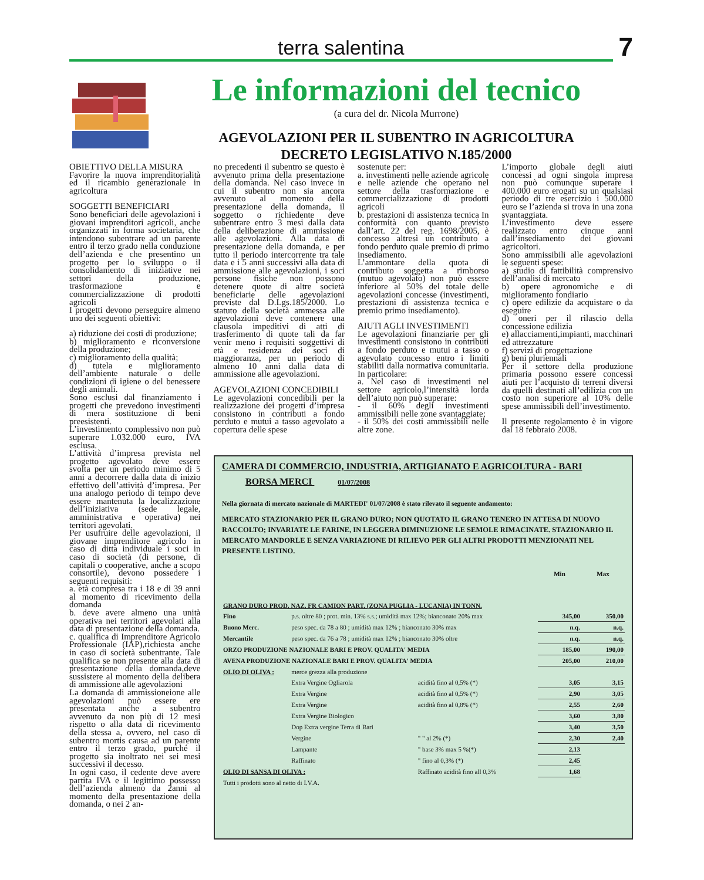terra salentina
7
Le informazioni del tecnico
(a cura del dr. Nicola Murrone)
AGEVOLAZIONI PER IL SUBENTRO IN AGRICOLTURA
DECRETO LEGISLATIVO N.185/2000
OBIETTIVO DELLA MISURA
Favorire la nuova imprenditorialità ed il ricambio generazionale in agricoltura
SOGGETTI BENEFICIARI
Sono beneficiari delle agevolazioni i giovani imprenditori agricoli, anche organizzati in forma societaria, che intendono subentrare ad un parente entro il terzo grado nella conduzione dell’azienda e che presentino un progetto per lo sviluppo o il consolidamento di iniziative nei settori della produzione, trasformazione e commercializzazione di prodotti agricoli
I progetti devono perseguire almeno uno dei seguenti obiettivi:
a) riduzione dei costi di produzione;
b) miglioramento e riconversione della produzione;
c) miglioramento della qualità;
d) tutela e miglioramento dell’ambiente naturale o delle condizioni di igiene o del benessere degli animali.
Sono esclusi dal finanziamento i progetti che prevedono investimenti di mera sostituzione di beni preesistenti.
L’investimento complessivo non può superare 1.032.000 euro, IVA esclusa.
L’attività d’impresa prevista nel progetto agevolato deve essere svolta per un periodo minimo di 5 anni a decorrere dalla data di inizio effettivo dell’attività d’impresa. Per una analogo periodo di tempo deve essere mantenuta la localizzazione dell’iniziativa (sede legale, amministrativa e operativa) nei territori agevolati.
Per usufruire delle agevolazioni, il giovane imprenditore agricolo in caso di ditta individuale i soci in caso di società (di persone, di capitali o cooperative, anche a scopo consortile), devono possedere i seguenti requisiti:
a. età compresa tra i 18 e di 39 anni al momento di ricevimento della domanda
b. deve avere almeno una unità operativa nei territori agevolati alla data di presentazione della domanda.
c. qualifica di Imprenditore Agricolo Professionale (IAP),richiesta anche in caso di società subentrante. Tale qualifica se non presente alla data di presentazione della domanda,deve sussistere al momento della delibera di ammissione alle agevolazioni
La domanda di ammissioneione alle agevolazioni può essere ere presentata anche a subentro avvenuto da non più di 12 mesi rispetto o alla data di ricevimento della stessa a, ovvero, nel caso di subentro mortis causa ad un parente entro il terzo grado, purché il progetto sia inoltrato nei sei mesi successivi il decesso.
In ogni caso, il cedente deve avere partita IVA e il legittimo possesso dell’azienda almeno da 2anni al momento della presentazione della domanda, o nei 2 an-
no precedenti il subentro se questo è avvenuto prima della presentazione della domanda. Nel caso invece in cui il subentro non sia ancora avvenuto al momento della presentazione della domanda, il soggetto o richiedente deve subentrare entro 3 mesi dalla data della deliberazione di ammissione alle agevolazioni. Alla data di presentazione della domanda, e per tutto il periodo intercorrente tra tale data e i 5 anni successivi alla data di ammissione alle agevolazioni, i soci persone fisiche non possono detenere quote di altre società beneficiarie delle agevolazioni previste dal D.Lgs.185/2000. Lo statuto della società ammessa alle agevolazioni deve contenere una clausola impeditivi di atti di trasferimento di quote tali da far venir meno i requisiti soggettivi di età e residenza dei soci di maggioranza, per un periodo di almeno 10 anni dalla data di ammissione alle agevolazioni.
AGEVOLAZIONI CONCEDIBILI
Le agevolazioni concedibili per la realizzazione dei progetti d’impresa consistono in contributi a fondo perduto e mutui a tasso agevolato a copertura delle spese
sostenute per:
a. investimenti nelle aziende agricole e nelle aziende che operano nel settore della trasformazione e commercializzazione di prodotti agricoli
b. prestazioni di assistenza tecnica In conformità con quanto previsto dall’art. 22 del reg. 1698/2005, è concesso altresì un contributo a fondo perduto quale premio di primo insediamento.
L’ammontare della quota di contributo soggetta a rimborso (mutuo agevolato) non può essere inferiore al 50% del totale delle agevolazioni concesse (investimenti, prestazioni di assistenza tecnica e premio primo insediamento).
AIUTI AGLI INVESTIMENTI
Le agevolazioni finanziarie per gli investimenti consistono in contributi a fondo perduto e mutui a tasso o agevolato concesso entro i limiti stabiliti dalla normativa comunitaria. In particolare:
a. Nel caso di investimenti nel settore agricolo,l’intensità lorda dell’aiuto non può superare:
- il 60% degli investimenti ammissibili nelle zone svantaggiate;
- il 50% dei costi ammissibili nelle altre zone.
L’importo globale degli aiuti concessi ad ogni singola impresa non può comunque superare i 400.000 euro erogati su un qualsiasi periodo di tre esercizio i 500.000 euro se l’azienda si trova in una zona svantaggiata.
L’investimento deve essere realizzato entro cinque anni dall’insediamento dei giovani agricoltori.
Sono ammissibili alle agevolazioni le seguenti spese:
a) studio di fattibilità comprensivo dell’analisi di mercato
b) opere agronomiche e di miglioramento fondiario
c) opere edilizie da acquistare o da eseguire
d) oneri per il rilascio della concessione edilizia
e) allacciamenti,impianti, macchinari ed attrezzature
f) servizi di progettazione
g) beni pluriennali
Per il settore della produzione primaria possono essere concessi aiuti per l’acquisto di terreni diversi da quelli destinati all’edilizia con un costo non superiore al 10% delle spese ammissibili dell’investimento.
Il presente regolamento è in vigore dal 18 febbraio 2008.
CAMERA DI COMMERCIO, INDUSTRIA, ARTIGIANATO E AGRICOLTURA - BARI
BORSA MERCI 01/07/2008
Nella giornata di mercato nazionale di MARTEDI' 01/07/2008 è stato rilevato il seguente andamento:
MERCATO STAZIONARIO PER IL GRANO DURO; NON QUOTATO IL GRANO TENERO IN ATTESA DI NUOVO RACCOLTO; INVARIATE LE FARINE, IN LEGGERA DIMINUZIONE LE SEMOLE RIMACINATE. STAZIONARIO IL MERCATO MANDORLE E SENZA VARIAZIONE DI RILIEVO PER GLI ALTRI PRODOTTI MENZIONATI NEL PRESENTE LISTINO.
| | | | Min | Max |
| GRANO DURO PROD. NAZ. FR CAMION PART. (ZONA PUGLIA - LUCANIA) IN TONN. | | | | |
| Fino | p.s. oltre 80 ; prot. min. 13% s.s.; umidità max 12%; bianconato 20% max | | 345,00 | 350,00 |
| Buono Merc. | peso spec. da 78 a 80 ; umidità max 12% ; bianconato 30% max | | n.q. | n.q. |
| Mercantile | peso spec. da 76 a 78 ; umidità max 12% ; bianconato 30% oltre | | n.q. | n.q. |
| ORZO PRODUZIONE NAZIONALE BARI E PROV. QUALITA' MEDIA | | | 185,00 | 190,00 |
| AVENA PRODUZIONE NAZIONALE BARI E PROV. QUALITA' MEDIA | | | 205,00 | 210,00 |
| OLIO DI OLIVA : | merce grezza alla produzione | | | |
| | Extra Vergine Ogliarola | acidità fino al 0,5% (*) | 3,05 | 3,15 |
| | Extra Vergine | acidità fino al 0,5% (*) | 2,90 | 3,05 |
| | Extra Vergine | acidità fino al 0,8% (*) | 2,55 | 2,60 |
| | Extra Vergine Biologico | | 3,60 | 3,80 |
| | Dop Extra vergine Terra di Bari | | 3,40 | 3,50 |
| | Vergine | " " al 2% (*) | 2,30 | 2,40 |
| | Lampante | " base 3% max 5 %(*) | 2,13 | |
| | Raffinato | " fino al 0,3% (*) | 2,45 | |
| OLIO DI SANSA DI OLIVA : | | Raffinato acidità fino all 0,3% | 1,68 | |
| Tutti i prodotti sono al netto di I.V.A. | | | | |